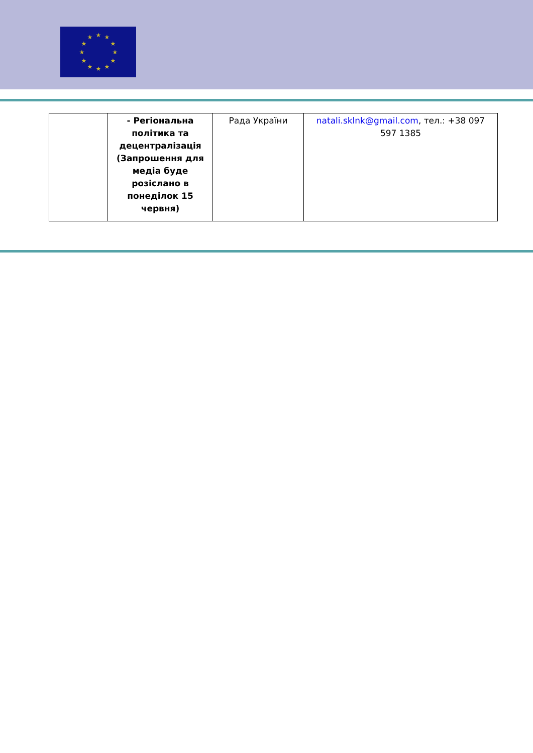★
★
★
★
★
★
★
★
★
★
★
★
| | - Регіональна політика та децентралізація (Запрошення для медіа буде розіслано в понеділок 15 червня) | Рада України | natali.sklnk@gmail.com , тел.: +38 097 597 1385 |